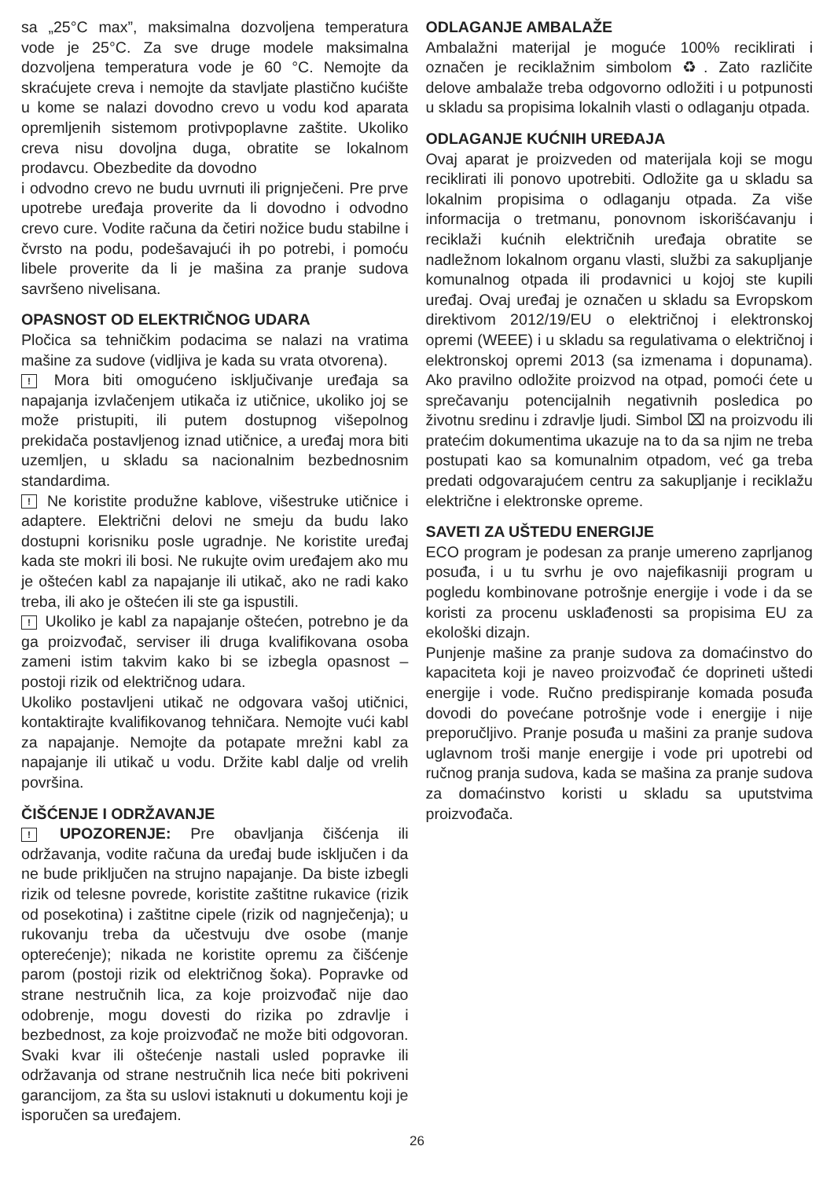sa „25°C max”, maksimalna dozvoljena temperatura vode je 25°C. Za sve druge modele maksimalna dozvoljena temperatura vode je 60 °C. Nemojte da skraćujete creva i nemojte da stavljate plastično kućište u kome se nalazi dovodno crevo u vodu kod aparata opremljenih sistemom protivpoplavne zaštite. Ukoliko creva nisu dovoljna duga, obratite se lokalnom prodavcu. Obezbedite da dovodno
i odvodno crevo ne budu uvrnuti ili prignječeni. Pre prve upotrebe uređaja proverite da li dovodno i odvodno crevo cure. Vodite računa da četiri nožice budu stabilne i čvrsto na podu, podešavajući ih po potrebi, i pomoću libele proverite da li je mašina za pranje sudova savršeno nivelisana.
OPASNOST OD ELEKTRIČNOG UDARA
Pločica sa tehničkim podacima se nalazi na vratima mašine za sudove (vidljiva je kada su vrata otvorena).
! Mora biti omogućeno isključivanje uređaja sa napajanja izvlačenjem utikača iz utičnice, ukoliko joj se može pristupiti, ili putem dostupnog višepolnog prekidača postavljenog iznad utičnice, a uređaj mora biti uzemljen, u skladu sa nacionalnim bezbednosnim standardima.
! Ne koristite produžne kablove, višestruke utičnice i adaptere. Električni delovi ne smeju da budu lako dostupni korisniku posle ugradnje. Ne koristite uređaj kada ste mokri ili bosi. Ne rukujte ovim uređajem ako mu je oštećen kabl za napajanje ili utikač, ako ne radi kako treba, ili ako je oštećen ili ste ga ispustili.
! Ukoliko je kabl za napajanje oštećen, potrebno je da ga proizvođač, serviser ili druga kvalifikovana osoba zameni istim takvim kako bi se izbegla opasnost – postoji rizik od električnog udara.
Ukoliko postavljeni utikač ne odgovara vašoj utičnici, kontaktirajte kvalifikovanog tehničara. Nemojte vući kabl za napajanje. Nemojte da potapate mrežni kabl za napajanje ili utikač u vodu. Držite kabl dalje od vrelih površina.
ČIŠĆENJE I ODRŽAVANJE
! UPOZORENJE: Pre obavljanja čišćenja ili održavanja, vodite računa da uređaj bude isključen i da ne bude priključen na strujno napajanje. Da biste izbegli rizik od telesne povrede, koristite zaštitne rukavice (rizik od posekotina) i zaštitne cipele (rizik od nagnječenja); u rukovanju treba da učestvuju dve osobe (manje opterećenje); nikada ne koristite opremu za čišćenje parom (postoji rizik od električnog šoka). Popravke od strane nestručnih lica, za koje proizvođač nije dao odobrenje, mogu dovesti do rizika po zdravlje i bezbednost, za koje proizvođač ne može biti odgovoran. Svaki kvar ili oštećenje nastali usled popravke ili održavanja od strane nestručnih lica neće biti pokriveni garancijom, za šta su uslovi istaknuti u dokumentu koji je isporučen sa uređajem.
ODLAGANJE AMBALAŽE
Ambalažni materijal je moguće 100% reciklirati i označen je reciklažnim simbolom ♻. Zato različite delove ambalaže treba odgovorno odložiti i u potpunosti u skladu sa propisima lokalnih vlasti o odlaganju otpada.
ODLAGANJE KUĆNIH UREĐAJA
Ovaj aparat je proizveden od materijala koji se mogu reciklirati ili ponovo upotrebiti. Odložite ga u skladu sa lokalnim propisima o odlaganju otpada. Za više informacija o tretmanu, ponovnom iskorišćavanju i reciklaži kućnih električnih uređaja obratite se nadležnom lokalnom organu vlasti, službi za sakupljanje komunalnog otpada ili prodavnici u kojoj ste kupili uređaj. Ovaj uređaj je označen u skladu sa Evropskom direktivom 2012/19/EU o električnoj i elektronskoj opremi (WEEE) i u skladu sa regulativama o električnoj i elektronskoj opremi 2013 (sa izmenama i dopunama). Ako pravilno odložite proizvod na otpad, pomoći ćete u sprečavanju potencijalnih negativnih posledica po životnu sredinu i zdravlje ljudi. Simbol ⌧ na proizvodu ili pratećim dokumentima ukazuje na to da sa njim ne treba postupati kao sa komunalnim otpadom, već ga treba predati odgovarajućem centru za sakupljanje i reciklažu električne i elektronske opreme.
SAVETI ZA UŠTEDU ENERGIJE
ECO program je podesan za pranje umereno zaprljanog posuđa, i u tu svrhu je ovo najefikasniji program u pogledu kombinovane potrošnje energije i vode i da se koristi za procenu usklađenosti sa propisima EU za ekološki dizajn.
Punjenje mašine za pranje sudova za domaćinstvo do kapaciteta koji je naveo proizvođač će doprineti uštedi energije i vode. Ručno predispiranje komada posuđa dovodi do povećane potrošnje vode i energije i nije preporučljivo. Pranje posuđa u mašini za pranje sudova uglavnom troši manje energije i vode pri upotrebi od ručnog pranja sudova, kada se mašina za pranje sudova za domaćinstvo koristi u skladu sa uputstvima proizvođača.
26